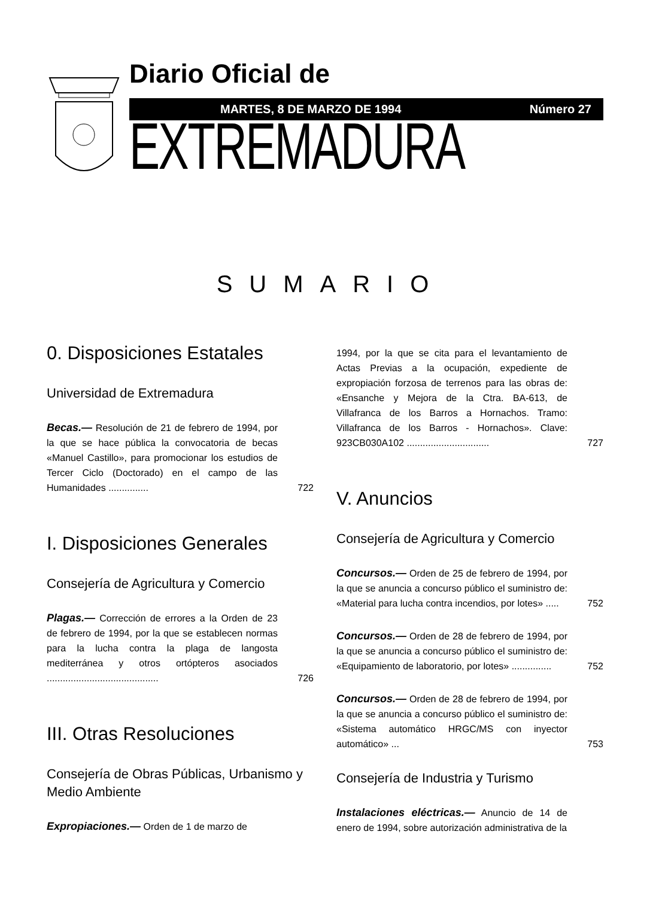Diario Oficial de
MARTES, 8 DE MARZO DE 1994 Número 27
EXTREMADURA
SUMARIO
0. Disposiciones Estatales
Universidad de Extremadura
Becas.— Resolución de 21 de febrero de 1994, por la que se hace pública la convocatoria de becas «Manuel Castillo», para promocionar los estudios de Tercer Ciclo (Doctorado) en el campo de las Humanidades ...............
722
I. Disposiciones Generales
Consejería de Agricultura y Comercio
Plagas.— Corrección de errores a la Orden de 23 de febrero de 1994, por la que se establecen normas para la lucha contra la plaga de langosta mediterránea y otros ortópteros asociados ..........................................
726
III. Otras Resoluciones
Consejería de Obras Públicas, Urbanismo y Medio Ambiente
Expropiaciones.— Orden de 1 de marzo de
1994, por la que se cita para el levantamiento de Actas Previas a la ocupación, expediente de expropiación forzosa de terrenos para las obras de: «Ensanche y Mejora de la Ctra. BA-613, de Villafranca de los Barros a Hornachos. Tramo: Villafranca de los Barros - Hornachos». Clave: 923CB030A102 ...............................
727
V. Anuncios
Consejería de Agricultura y Comercio
Concursos.— Orden de 25 de febrero de 1994, por la que se anuncia a concurso público el suministro de: «Material para lucha contra incendios, por lotes» .....
752
Concursos.— Orden de 28 de febrero de 1994, por la que se anuncia a concurso público el suministro de: «Equipamiento de laboratorio, por lotes» ...............
752
Concursos.— Orden de 28 de febrero de 1994, por la que se anuncia a concurso público el suministro de: «Sistema automático HRGC/MS con inyector automático» ...
753
Consejería de Industria y Turismo
Instalaciones eléctricas.— Anuncio de 14 de enero de 1994, sobre autorización administrativa de la